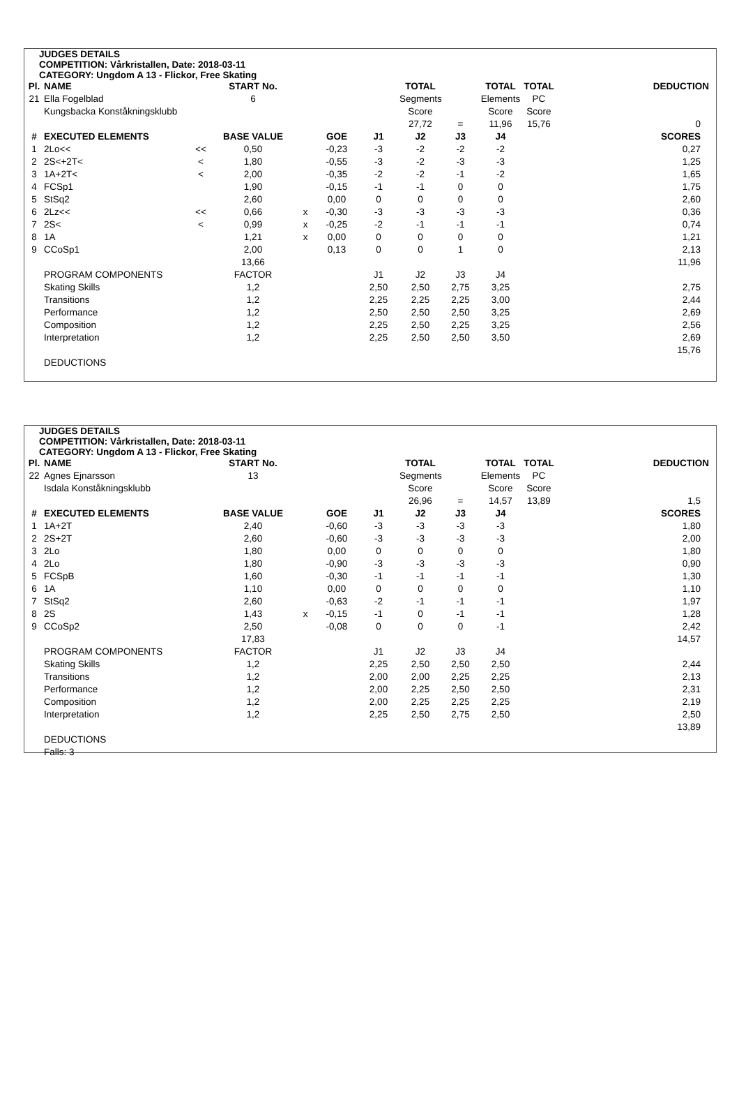JUDGES DETAILS
COMPETITION: Vårkristallen, Date: 2018-03-11
CATEGORY: Ungdom A 13 - Flickor, Free Skating
| Pl. | NAME | | START No. | | | | TOTAL | | TOTAL | TOTAL | | DEDUCTION |
| --- | --- | --- | --- | --- | --- | --- | --- | --- | --- | --- | --- | --- |
| 21 | Ella Fogelblad | | 6 | | | | Segments | | Elements | PC | | |
| | Kungsbacka Konståkningsklubb | | | | | | Score | | Score | Score | | |
| | | | | | | | 27,72 | = | 11,96 | 15,76 | | 0 |
| # | EXECUTED ELEMENTS | | BASE VALUE | | GOE | J1 | J2 | J3 | J4 | | | SCORES |
| 1 | 2Lo<< | << | 0,50 | | -0,23 | -3 | -2 | -2 | -2 | | | 0,27 |
| 2 | 2S<+2T< | < | 1,80 | | -0,55 | -3 | -2 | -3 | -3 | | | 1,25 |
| 3 | 1A+2T< | < | 2,00 | | -0,35 | -2 | -2 | -1 | -2 | | | 1,65 |
| 4 | FCSp1 | | 1,90 | | -0,15 | -1 | -1 | 0 | 0 | | | 1,75 |
| 5 | StSq2 | | 2,60 | | 0,00 | 0 | 0 | 0 | 0 | | | 2,60 |
| 6 | 2Lz<< | << | 0,66 | x | -0,30 | -3 | -3 | -3 | -3 | | | 0,36 |
| 7 | 2S< | < | 0,99 | x | -0,25 | -2 | -1 | -1 | -1 | | | 0,74 |
| 8 | 1A | | 1,21 | x | 0,00 | 0 | 0 | 0 | 0 | | | 1,21 |
| 9 | CCoSp1 | | 2,00 | | 0,13 | 0 | 0 | 1 | 0 | | | 2,13 |
| | | | 13,66 | | | | | | | | | 11,96 |
| | PROGRAM COMPONENTS | | FACTOR | | | J1 | J2 | J3 | J4 | | | |
| | Skating Skills | | 1,2 | | | 2,50 | 2,50 | 2,75 | 3,25 | | | 2,75 |
| | Transitions | | 1,2 | | | 2,25 | 2,25 | 2,25 | 3,00 | | | 2,44 |
| | Performance | | 1,2 | | | 2,50 | 2,50 | 2,50 | 3,25 | | | 2,69 |
| | Composition | | 1,2 | | | 2,25 | 2,50 | 2,25 | 3,25 | | | 2,56 |
| | Interpretation | | 1,2 | | | 2,25 | 2,50 | 2,50 | 3,50 | | | 2,69 |
| | | | | | | | | | | | | 15,76 |
| | DEDUCTIONS | | | | | | | | | | | |
JUDGES DETAILS
COMPETITION: Vårkristallen, Date: 2018-03-11
CATEGORY: Ungdom A 13 - Flickor, Free Skating
| Pl. | NAME | | START No. | | | | TOTAL | | TOTAL | TOTAL | | DEDUCTION |
| --- | --- | --- | --- | --- | --- | --- | --- | --- | --- | --- | --- | --- |
| 22 | Agnes Ejnarsson | | 13 | | | | Segments | | Elements | PC | | |
| | Isdala Konståkningsklubb | | | | | | Score | | Score | Score | | |
| | | | | | | | 26,96 | = | 14,57 | 13,89 | | 1,5 |
| # | EXECUTED ELEMENTS | | BASE VALUE | | GOE | J1 | J2 | J3 | J4 | | | SCORES |
| 1 | 1A+2T | | 2,40 | | -0,60 | -3 | -3 | -3 | -3 | | | 1,80 |
| 2 | 2S+2T | | 2,60 | | -0,60 | -3 | -3 | -3 | -3 | | | 2,00 |
| 3 | 2Lo | | 1,80 | | 0,00 | 0 | 0 | 0 | 0 | | | 1,80 |
| 4 | 2Lo | | 1,80 | | -0,90 | -3 | -3 | -3 | -3 | | | 0,90 |
| 5 | FCSpB | | 1,60 | | -0,30 | -1 | -1 | -1 | -1 | | | 1,30 |
| 6 | 1A | | 1,10 | | 0,00 | 0 | 0 | 0 | 0 | | | 1,10 |
| 7 | StSq2 | | 2,60 | | -0,63 | -2 | -1 | -1 | -1 | | | 1,97 |
| 8 | 2S | | 1,43 | x | -0,15 | -1 | 0 | -1 | -1 | | | 1,28 |
| 9 | CCoSp2 | | 2,50 | | -0,08 | 0 | 0 | 0 | -1 | | | 2,42 |
| | | | 17,83 | | | | | | | | | 14,57 |
| | PROGRAM COMPONENTS | | FACTOR | | | J1 | J2 | J3 | J4 | | | |
| | Skating Skills | | 1,2 | | | 2,25 | 2,50 | 2,50 | 2,50 | | | 2,44 |
| | Transitions | | 1,2 | | | 2,00 | 2,00 | 2,25 | 2,25 | | | 2,13 |
| | Performance | | 1,2 | | | 2,00 | 2,25 | 2,50 | 2,50 | | | 2,31 |
| | Composition | | 1,2 | | | 2,00 | 2,25 | 2,25 | 2,25 | | | 2,19 |
| | Interpretation | | 1,2 | | | 2,25 | 2,50 | 2,75 | 2,50 | | | 2,50 |
| | | | | | | | | | | | | 13,89 |
| | DEDUCTIONS | | | | | | | | | | | |
| | Falls: 3 | | | | | | | | | | | |